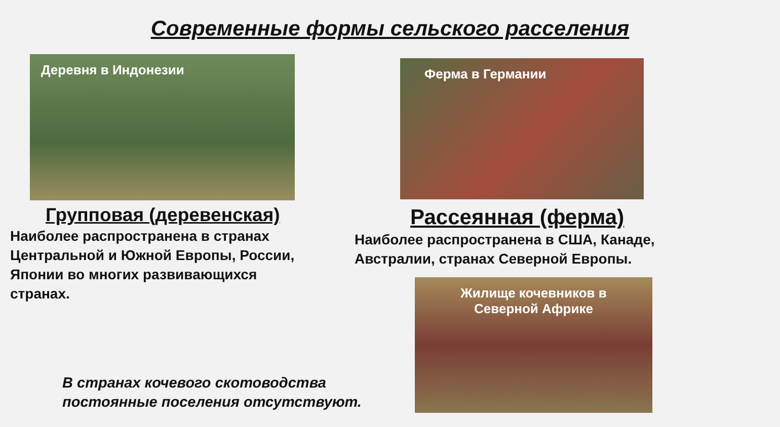Современные формы сельского расселения
Деревня в Индонезии Ферма в Германии
Групповая (деревенская)
Наиболее распространена в странах Центральной и Южной Европы, России, Японии во многих развивающихся странах.
Рассеянная (ферма)
Наиболее распространена в США, Канаде, Австралии, странах Северной Европы.
Жилище кочевников в
Северной Африке
В странах кочевого скотоводства
постоянные поселения отсутствуют.